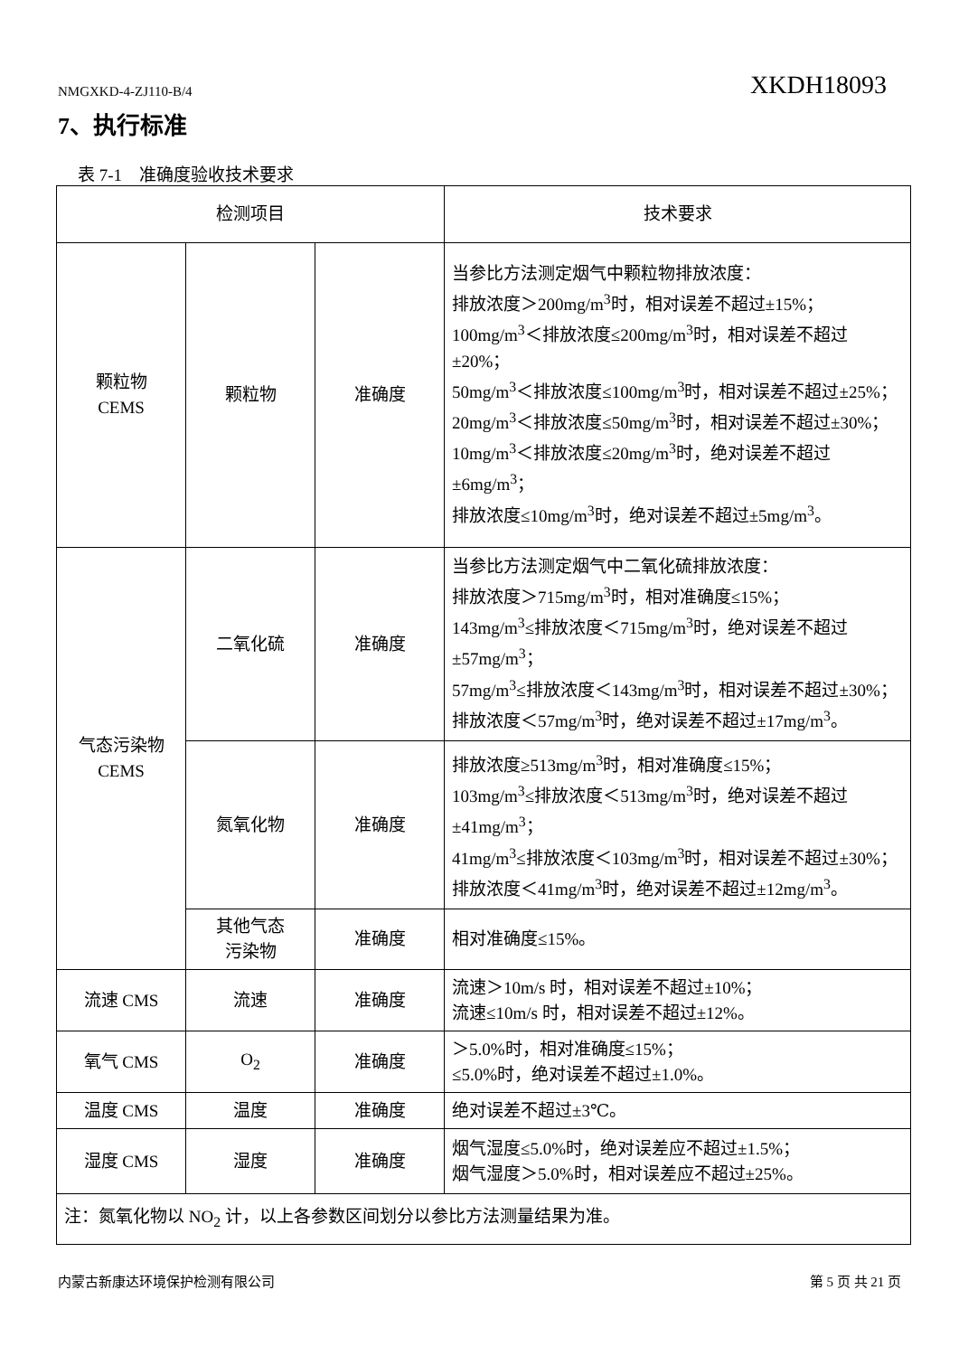NMGXKD-4-ZJ110-B/4 XKDH18093
7、执行标准
表 7-1　准确度验收技术要求
| 检测项目 | | | 技术要求 |
| --- | --- | --- | --- |
| 颗粒物 CEMS | 颗粒物 | 准确度 | 当参比方法测定烟气中颗粒物排放浓度： 排放浓度＞200mg/m<sup>3</sup>时，相对误差不超过±15%； 100mg/m<sup>3</sup>＜排放浓度≤200mg/m<sup>3</sup>时，相对误差不超过±20%； 50mg/m<sup>3</sup>＜排放浓度≤100mg/m<sup>3</sup>时，相对误差不超过±25%； 20mg/m<sup>3</sup>＜排放浓度≤50mg/m<sup>3</sup>时，相对误差不超过±30%； 10mg/m<sup>3</sup>＜排放浓度≤20mg/m<sup>3</sup>时，绝对误差不超过±6mg/m<sup>3</sup>； 排放浓度≤10mg/m<sup>3</sup>时，绝对误差不超过±5mg/m<sup>3</sup>。 |
| 气态污染物 CEMS | 二氧化硫 | 准确度 | 当参比方法测定烟气中二氧化硫排放浓度： 排放浓度＞715mg/m<sup>3</sup>时，相对准确度≤15%； 143mg/m<sup>3</sup>≤排放浓度＜715mg/m<sup>3</sup>时，绝对误差不超过±57mg/m<sup>3</sup>； 57mg/m<sup>3</sup>≤排放浓度＜143mg/m<sup>3</sup>时，相对误差不超过±30%； 排放浓度＜57mg/m<sup>3</sup>时，绝对误差不超过±17mg/m<sup>3</sup>。 |
| | 氮氧化物 | 准确度 | 排放浓度≥513mg/m<sup>3</sup>时，相对准确度≤15%； 103mg/m<sup>3</sup>≤排放浓度＜513mg/m<sup>3</sup>时，绝对误差不超过±41mg/m<sup>3</sup>； 41mg/m<sup>3</sup>≤排放浓度＜103mg/m<sup>3</sup>时，相对误差不超过±30%； 排放浓度＜41mg/m<sup>3</sup>时，绝对误差不超过±12mg/m<sup>3</sup>。 |
| | 其他气态 污染物 | 准确度 | 相对准确度≤15%。 |
| 流速 CMS | 流速 | 准确度 | 流速＞10m/s 时，相对误差不超过±10%； 流速≤10m/s 时，相对误差不超过±12%。 |
| 氧气 CMS | O<sub>2</sub> | 准确度 | ＞5.0%时，相对准确度≤15%； ≤5.0%时，绝对误差不超过±1.0%。 |
| 温度 CMS | 温度 | 准确度 | 绝对误差不超过±3℃。 |
| 湿度 CMS | 湿度 | 准确度 | 烟气湿度≤5.0%时，绝对误差应不超过±1.5%； 烟气湿度＞5.0%时，相对误差应不超过±25%。 |
| 注：氮氧化物以 NO<sub>2</sub> 计，以上各参数区间划分以参比方法测量结果为准。 | | | |
内蒙古新康达环境保护检测有限公司 第 5 页 共 21 页